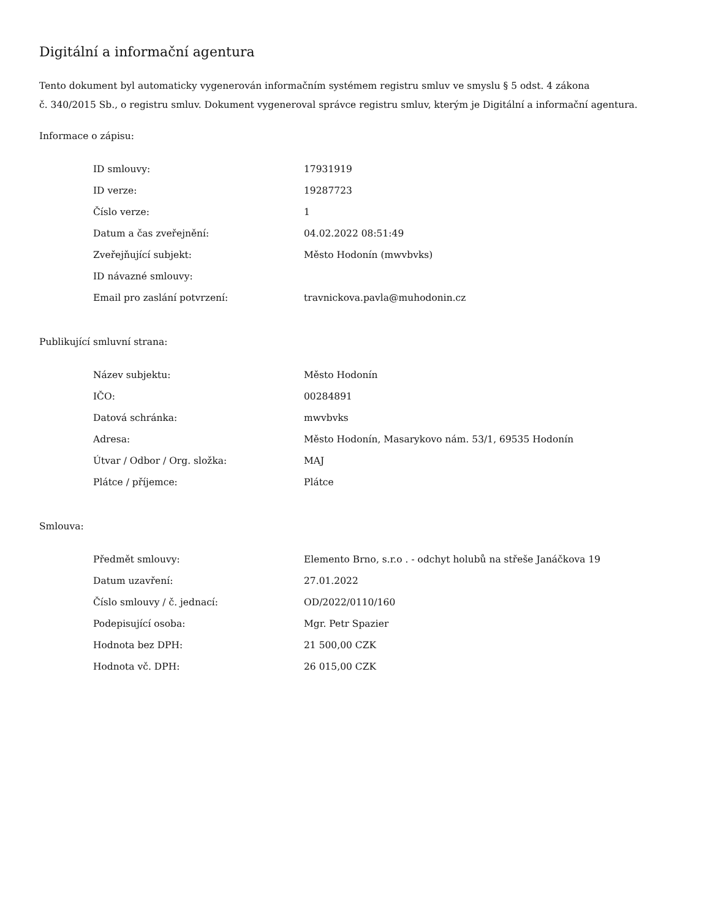Digitální a informační agentura
Tento dokument byl automaticky vygenerován informačním systémem registru smluv ve smyslu § 5 odst. 4 zákona
č. 340/2015 Sb., o registru smluv. Dokument vygeneroval správce registru smluv, kterým je Digitální a informační agentura.
Informace o zápisu:
| ID smlouvy: | 17931919 |
| ID verze: | 19287723 |
| Číslo verze: | 1 |
| Datum a čas zveřejnění: | 04.02.2022 08:51:49 |
| Zveřejňující subjekt: | Město Hodonín (mwvbvks) |
| ID návazné smlouvy: | |
| Email pro zaslání potvrzení: | travnickova.pavla@muhodonin.cz |
Publikující smluvní strana:
| Název subjektu: | Město Hodonín |
| IČO: | 00284891 |
| Datová schránka: | mwvbvks |
| Adresa: | Město Hodonín, Masarykovo nám. 53/1, 69535 Hodonín |
| Útvar / Odbor / Org. složka: | MAJ |
| Plátce / příjemce: | Plátce |
Smlouva:
| Předmět smlouvy: | Elemento Brno, s.r.o . - odchyt holubů na střeše Janáčkova 19 |
| Datum uzavření: | 27.01.2022 |
| Číslo smlouvy / č. jednací: | OD/2022/0110/160 |
| Podepisující osoba: | Mgr. Petr Spazier |
| Hodnota bez DPH: | 21 500,00 CZK |
| Hodnota vč. DPH: | 26 015,00 CZK |